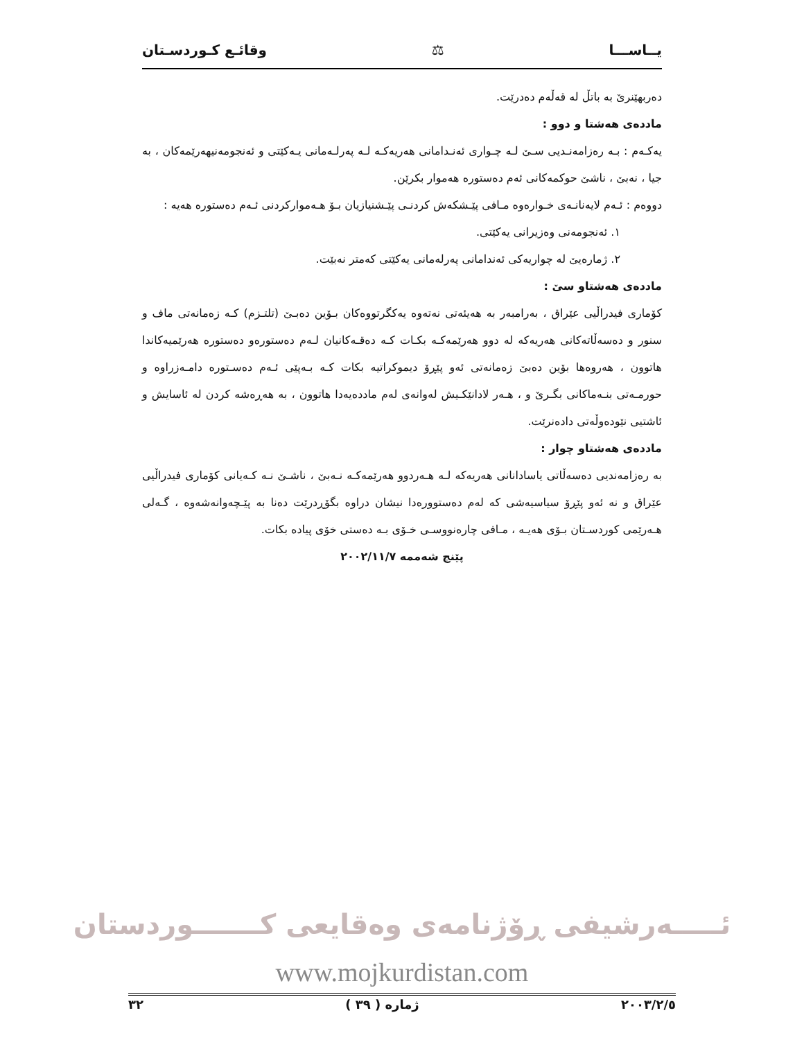يــاســـا ⚖ وقائـع كـوردسـتان
دەربهێنرێ بە باتڵ لە قەڵەم دەدرێت.
ماددەی هەشتا و دوو :
یەکـەم : بـە رەزامەنـدیی سـێ لـە چـواری ئەنـدامانی هەریەکـە لـە پەرلـەمانی یـەکێتی و ئەنجومەنیهەرێمەکان ، بە جیا ، نەبێ ، ناشێ حوکمەکانی ئەم دەستورە هەموار بکرێن.
دووەم : ئـەم لایەنانـەی خـوارەوە مـافی پێـشکەش کردنـی پێـشنیازیان بـۆ هـەموارکردنی ئـەم دەستورە هەیە :
١. ئەنجومەنی وەزیرانی یەکێتی.
٢. ژمارەیێ لە چواریەکی ئەندامانی پەرلەمانی یەکێتی کەمتر نەبێت.
ماددەی هەشتاو سێ :
کۆماری فیدراڵیی عێراق ، بەرامبەر بە هەیئەتی نەتەوە یەکگرتووەکان بـۆین دەبـێ (تلتـزم) کـە زەمانەتی ماف و سنور و دەسەڵاتەکانی هەریەکە لە دوو هەرێمەکـە بکـات کـە دەقـەکانیان لـەم دەستورەو دەستورە هەرێمیەکاندا هاتوون ، هەروەها بۆین دەبێ زەمانەتی ئەو پێڕۆ دیموکراتیە بکات کـە بـەپێی ئـەم دەسـتورە دامـەزراوە و حورمـەتی بنـەماکانی بگـرێ و ، هـەر لادانێکـیش لەوانەی لەم ماددەیەدا هاتوون ، بە هەڕەشە کردن لە ئاسایش و ئاشتیی نێودەوڵەتی دادەنرێت.
ماددەی هەشتاو چوار :
بە رەزامەندیی دەسەڵاتی یاسادانانی هەریەکە لـە هـەردوو هەرێمەکـە نـەبێ ، ناشـێ نـە کـەیانی کۆماری فیدراڵیی عێراق و نە ئەو پێڕۆ سیاسیەشی کە لەم دەستوورەدا نیشان دراوە بگۆڕدرێت دەنا بە پێـچەوانەشەوە ، گـەلی هـەرێمی کوردسـتان بـۆی هەیـە ، مـافی چارەنووسـی خـۆی بـە دەستی خۆی پیادە بکات.
پێنج شەممە ٢٠٠٢/١١/٧
ئـــــەرشیفی ڕۆژنامەی وەقایعی کـــــــوردستان
www.mojkurdistan.com
٢٠٠٣/٢/٥ ژمارە ( ٣٩ ) ٣٢